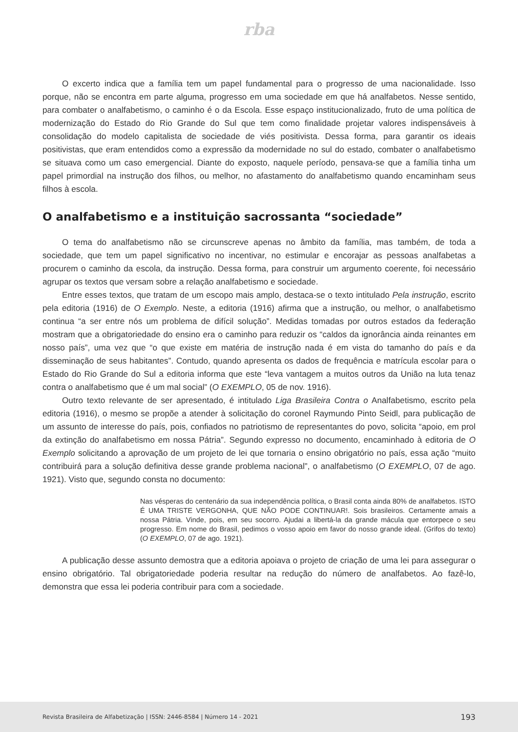rba
O excerto indica que a família tem um papel fundamental para o progresso de uma nacionalidade. Isso porque, não se encontra em parte alguma, progresso em uma sociedade em que há analfabetos. Nesse sentido, para combater o analfabetismo, o caminho é o da Escola. Esse espaço institucionalizado, fruto de uma política de modernização do Estado do Rio Grande do Sul que tem como finalidade projetar valores indispensáveis à consolidação do modelo capitalista de sociedade de viés positivista. Dessa forma, para garantir os ideais positivistas, que eram entendidos como a expressão da modernidade no sul do estado, combater o analfabetismo se situava como um caso emergencial. Diante do exposto, naquele período, pensava-se que a família tinha um papel primordial na instrução dos filhos, ou melhor, no afastamento do analfabetismo quando encaminham seus filhos à escola.
O analfabetismo e a instituição sacrossanta “sociedade”
O tema do analfabetismo não se circunscreve apenas no âmbito da família, mas também, de toda a sociedade, que tem um papel significativo no incentivar, no estimular e encorajar as pessoas analfabetas a procurem o caminho da escola, da instrução. Dessa forma, para construir um argumento coerente, foi necessário agrupar os textos que versam sobre a relação analfabetismo e sociedade.
Entre esses textos, que tratam de um escopo mais amplo, destaca-se o texto intitulado Pela instrução, escrito pela editoria (1916) de O Exemplo. Neste, a editoria (1916) afirma que a instrução, ou melhor, o analfabetismo continua “a ser entre nós um problema de difícil solução”. Medidas tomadas por outros estados da federação mostram que a obrigatoriedade do ensino era o caminho para reduzir os “caldos da ignorância ainda reinantes em nosso país”, uma vez que “o que existe em matéria de instrução nada é em vista do tamanho do país e da disseminação de seus habitantes”. Contudo, quando apresenta os dados de frequência e matrícula escolar para o Estado do Rio Grande do Sul a editoria informa que este “leva vantagem a muitos outros da União na luta tenaz contra o analfabetismo que é um mal social” (O EXEMPLO, 05 de nov. 1916).
Outro texto relevante de ser apresentado, é intitulado Liga Brasileira Contra o Analfabetismo, escrito pela editoria (1916), o mesmo se propõe a atender à solicitação do coronel Raymundo Pinto Seidl, para publicação de um assunto de interesse do país, pois, confiados no patriotismo de representantes do povo, solicita “apoio, em prol da extinção do analfabetismo em nossa Pátria”. Segundo expresso no documento, encaminhado à editoria de O Exemplo solicitando a aprovação de um projeto de lei que tornaria o ensino obrigatório no país, essa ação “muito contribuirá para a solução definitiva desse grande problema nacional”, o analfabetismo (O EXEMPLO, 07 de ago. 1921). Visto que, segundo consta no documento:
Nas vésperas do centenário da sua independência política, o Brasil conta ainda 80% de analfabetos. ISTO É UMA TRISTE VERGONHA, QUE NÃO PODE CONTINUAR!. Sois brasileiros. Certamente amais a nossa Pátria. Vinde, pois, em seu socorro. Ajudai a libertá-la da grande mácula que entorpece o seu progresso. Em nome do Brasil, pedimos o vosso apoio em favor do nosso grande ideal. (Grifos do texto) (O EXEMPLO, 07 de ago. 1921).
A publicação desse assunto demostra que a editoria apoiava o projeto de criação de uma lei para assegurar o ensino obrigatório. Tal obrigatoriedade poderia resultar na redução do número de analfabetos. Ao fazê-lo, demonstra que essa lei poderia contribuir para com a sociedade.
Revista Brasileira de Alfabetização | ISSN: 2446-8584 | Número 14 - 2021 193